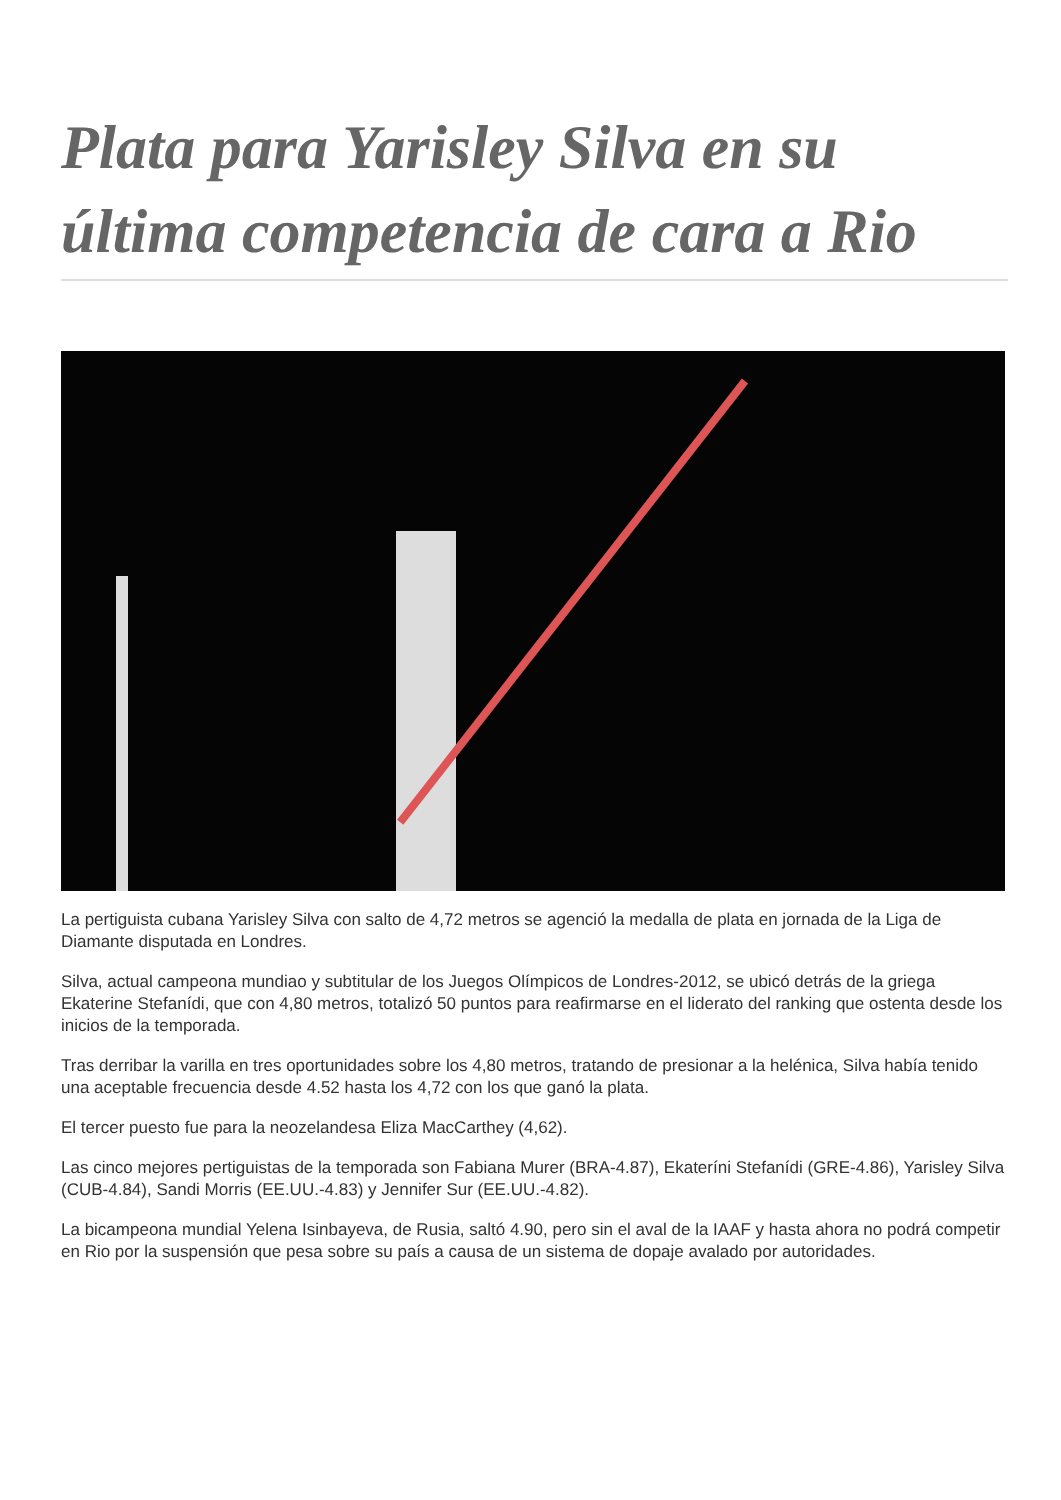Plata para Yarisley Silva en su última competencia de cara a Rio
La pertiguista cubana Yarisley Silva con salto de 4,72 metros se agenció la medalla de plata en jornada de la Liga de Diamante disputada en Londres.
Silva, actual campeona mundiao y subtitular de los Juegos Olímpicos de Londres-2012, se ubicó detrás de la griega Ekaterine Stefanídi, que con 4,80 metros, totalizó 50 puntos para reafirmarse en el liderato del ranking que ostenta desde los inicios de la temporada.
Tras derribar la varilla en tres oportunidades sobre los 4,80 metros, tratando de presionar a la helénica, Silva había tenido una aceptable frecuencia desde 4.52 hasta los 4,72 con los que ganó la plata.
El tercer puesto fue para la neozelandesa Eliza MacCarthey (4,62).
Las cinco mejores pertiguistas de la temporada son Fabiana Murer (BRA-4.87), Ekateríni Stefanídi (GRE-4.86), Yarisley Silva (CUB-4.84), Sandi Morris (EE.UU.-4.83) y Jennifer Sur (EE.UU.-4.82).
La bicampeona mundial Yelena Isinbayeva, de Rusia, saltó 4.90, pero sin el aval de la IAAF y hasta ahora no podrá competir en Rio por la suspensión que pesa sobre su país a causa de un sistema de dopaje avalado por autoridades.